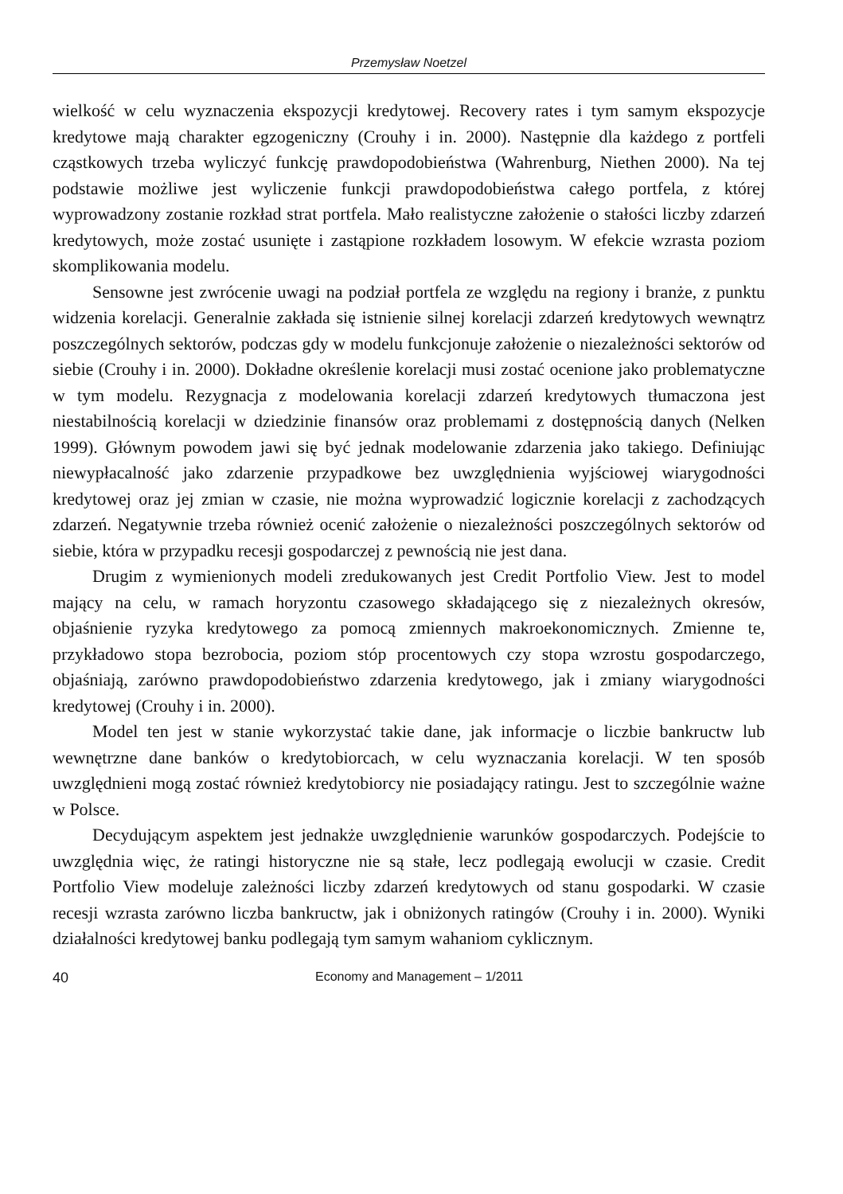Przemysław Noetzel
wielkość w celu wyznaczenia ekspozycji kredytowej. Recovery rates i tym samym ekspozycje kredytowe mają charakter egzogeniczny (Crouhy i in. 2000). Następnie dla każdego z portfeli cząstkowych trzeba wyliczyć funkcję prawdopodobieństwa (Wahrenburg, Niethen 2000). Na tej podstawie możliwe jest wyliczenie funkcji prawdopodobieństwa całego portfela, z której wyprowadzony zostanie rozkład strat portfela. Mało realistyczne założenie o stałości liczby zdarzeń kredytowych, może zostać usunięte i zastąpione rozkładem losowym. W efekcie wzrasta poziom skomplikowania modelu.
Sensowne jest zwrócenie uwagi na podział portfela ze względu na regiony i branże, z punktu widzenia korelacji. Generalnie zakłada się istnienie silnej korelacji zdarzeń kredytowych wewnątrz poszczególnych sektorów, podczas gdy w modelu funkcjonuje założenie o niezależności sektorów od siebie (Crouhy i in. 2000). Dokładne określenie korelacji musi zostać ocenione jako problematyczne w tym modelu. Rezygnacja z modelowania korelacji zdarzeń kredytowych tłumaczona jest niestabilnością korelacji w dziedzinie finansów oraz problemami z dostępnością danych (Nelken 1999). Głównym powodem jawi się być jednak modelowanie zdarzenia jako takiego. Definiując niewypłacalność jako zdarzenie przypadkowe bez uwzględnienia wyjściowej wiarygodności kredytowej oraz jej zmian w czasie, nie można wyprowadzić logicznie korelacji z zachodzących zdarzeń. Negatywnie trzeba również ocenić założenie o niezależności poszczególnych sektorów od siebie, która w przypadku recesji gospodarczej z pewnością nie jest dana.
Drugim z wymienionych modeli zredukowanych jest Credit Portfolio View. Jest to model mający na celu, w ramach horyzontu czasowego składającego się z niezależnych okresów, objaśnienie ryzyka kredytowego za pomocą zmiennych makroekonomicznych. Zmienne te, przykładowo stopa bezrobocia, poziom stóp procentowych czy stopa wzrostu gospodarczego, objaśniają, zarówno prawdopodobieństwo zdarzenia kredytowego, jak i zmiany wiarygodności kredytowej (Crouhy i in. 2000).
Model ten jest w stanie wykorzystać takie dane, jak informacje o liczbie bankructw lub wewnętrzne dane banków o kredytobiorcach, w celu wyznaczania korelacji. W ten sposób uwzględnieni mogą zostać również kredytobiorcy nie posiadający ratingu. Jest to szczególnie ważne w Polsce.
Decydującym aspektem jest jednakże uwzględnienie warunków gospodarczych. Podejście to uwzględnia więc, że ratingi historyczne nie są stałe, lecz podlegają ewolucji w czasie. Credit Portfolio View modeluje zależności liczby zdarzeń kredytowych od stanu gospodarki. W czasie recesji wzrasta zarówno liczba bankructw, jak i obniżonych ratingów (Crouhy i in. 2000). Wyniki działalności kredytowej banku podlegają tym samym wahaniom cyklicznym.
40 Economy and Management – 1/2011